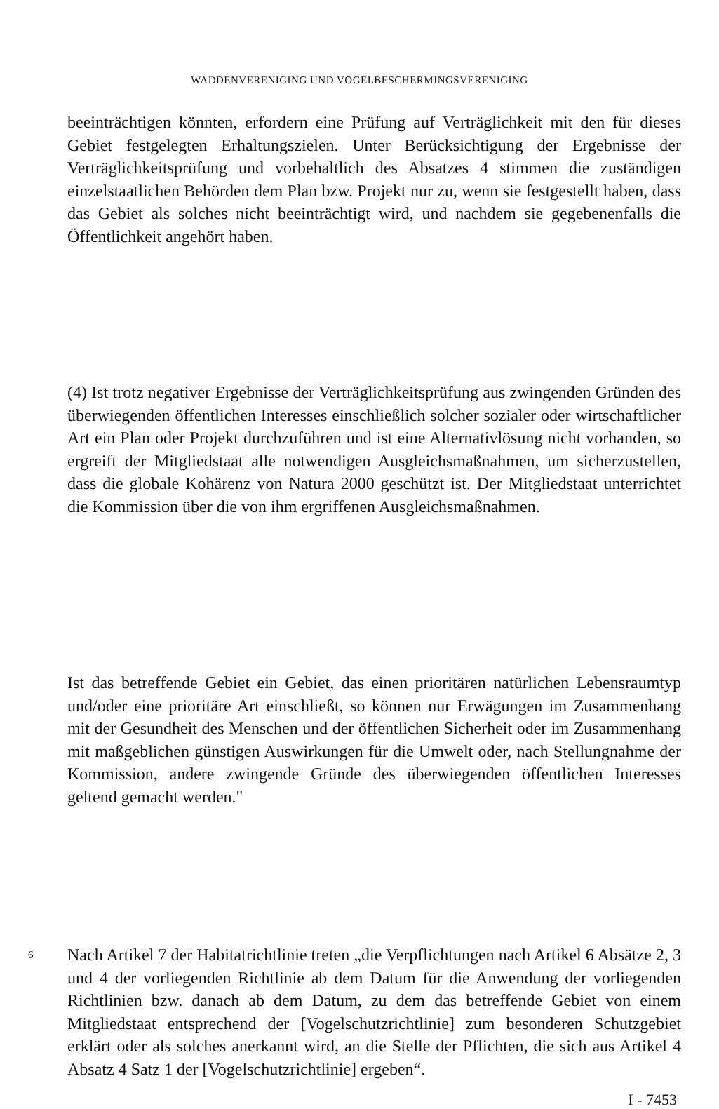WADDENVERENIGING UND VOGELBESCHERMINGSVERENIGING
beeinträchtigen könnten, erfordern eine Prüfung auf Verträglichkeit mit den für dieses Gebiet festgelegten Erhaltungszielen. Unter Berücksichtigung der Ergebnisse der Verträglichkeitsprüfung und vorbehaltlich des Absatzes 4 stimmen die zuständigen einzelstaatlichen Behörden dem Plan bzw. Projekt nur zu, wenn sie festgestellt haben, dass das Gebiet als solches nicht beeinträchtigt wird, und nachdem sie gegebenenfalls die Öffentlichkeit angehört haben.
(4) Ist trotz negativer Ergebnisse der Verträglichkeitsprüfung aus zwingenden Gründen des überwiegenden öffentlichen Interesses einschließlich solcher sozialer oder wirtschaftlicher Art ein Plan oder Projekt durchzuführen und ist eine Alternativlösung nicht vorhanden, so ergreift der Mitgliedstaat alle notwendigen Ausgleichsmaßnahmen, um sicherzustellen, dass die globale Kohärenz von Natura 2000 geschützt ist. Der Mitgliedstaat unterrichtet die Kommission über die von ihm ergriffenen Ausgleichsmaßnahmen.
Ist das betreffende Gebiet ein Gebiet, das einen prioritären natürlichen Lebensraumtyp und/oder eine prioritäre Art einschließt, so können nur Erwägungen im Zusammenhang mit der Gesundheit des Menschen und der öffentlichen Sicherheit oder im Zusammenhang mit maßgeblichen günstigen Auswirkungen für die Umwelt oder, nach Stellungnahme der Kommission, andere zwingende Gründe des überwiegenden öffentlichen Interesses geltend gemacht werden."
6
Nach Artikel 7 der Habitatrichtlinie treten „die Verpflichtungen nach Artikel 6 Absätze 2, 3 und 4 der vorliegenden Richtlinie ab dem Datum für die Anwendung der vorliegenden Richtlinien bzw. danach ab dem Datum, zu dem das betreffende Gebiet von einem Mitgliedstaat entsprechend der [Vogelschutzrichtlinie] zum besonderen Schutzgebiet erklärt oder als solches anerkannt wird, an die Stelle der Pflichten, die sich aus Artikel 4 Absatz 4 Satz 1 der [Vogelschutzrichtlinie] ergeben“.
I - 7453